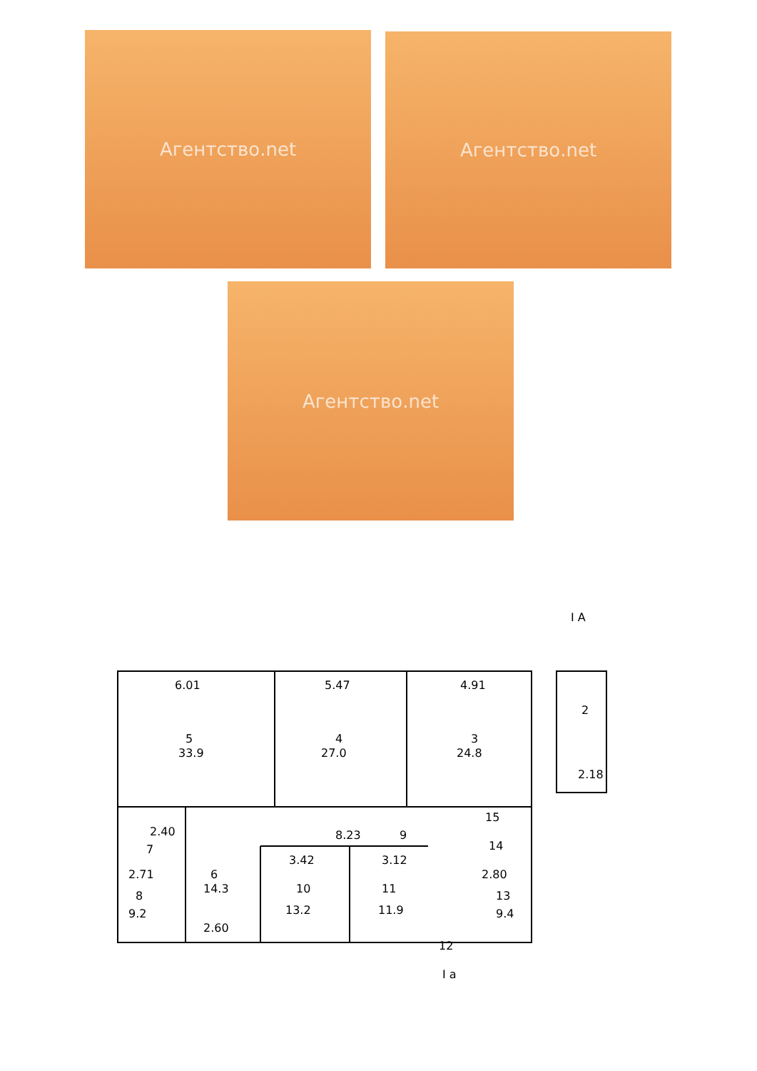Агентство.net Агентство.net
Агентство.net
6.01
5.47
4.91
5
33.9
4
27.0
3
24.8
2
2.18
2.40
7
2.71
8
9.2
6
14.3
2.60
8.23
9
3.42
10
13.2
3.12
11
11.9
15
14
2.80
13
9.4
12
I a
I A